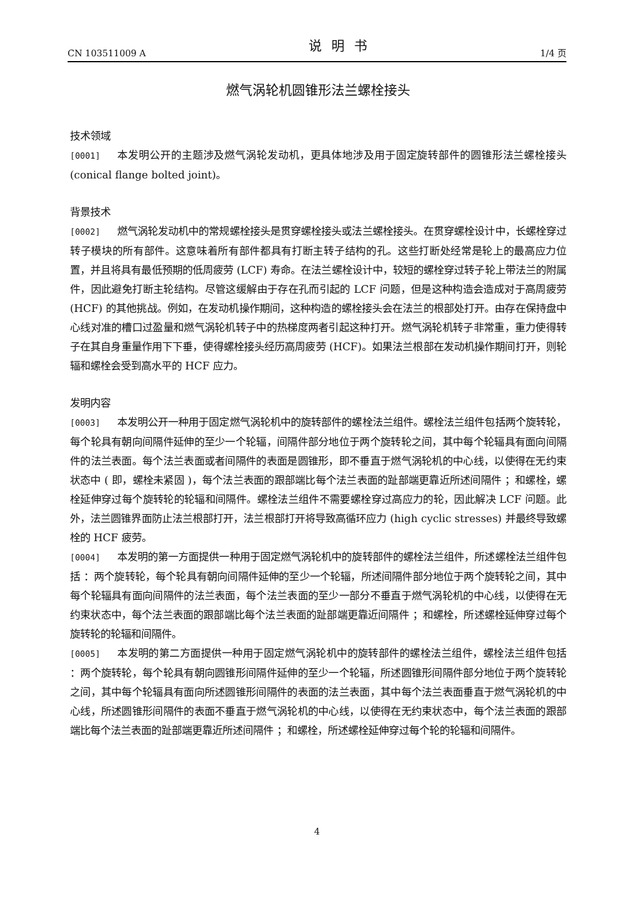CN 103511009 A 说明书 1/4 页
燃气涡轮机圆锥形法兰螺栓接头
技术领域
[0001] 本发明公开的主题涉及燃气涡轮发动机，更具体地涉及用于固定旋转部件的圆锥形法兰螺栓接头 (conical flange bolted joint)。
背景技术
[0002] 燃气涡轮发动机中的常规螺栓接头是贯穿螺栓接头或法兰螺栓接头。在贯穿螺栓设计中，长螺栓穿过转子模块的所有部件。这意味着所有部件都具有打断主转子结构的孔。这些打断处经常是轮上的最高应力位置，并且将具有最低预期的低周疲劳 (LCF) 寿命。在法兰螺栓设计中，较短的螺栓穿过转子轮上带法兰的附属件，因此避免打断主轮结构。尽管这缓解由于存在孔而引起的 LCF 问题，但是这种构造会造成对于高周疲劳 (HCF) 的其他挑战。例如，在发动机操作期间，这种构造的螺栓接头会在法兰的根部处打开。由存在保持盘中心线对准的槽口过盈量和燃气涡轮机转子中的热梯度两者引起这种打开。燃气涡轮机转子非常重，重力使得转子在其自身重量作用下下垂，使得螺栓接头经历高周疲劳 (HCF)。如果法兰根部在发动机操作期间打开，则轮辐和螺栓会受到高水平的 HCF 应力。
发明内容
[0003] 本发明公开一种用于固定燃气涡轮机中的旋转部件的螺栓法兰组件。螺栓法兰组件包括两个旋转轮，每个轮具有朝向间隔件延伸的至少一个轮辐，间隔件部分地位于两个旋转轮之间，其中每个轮辐具有面向间隔件的法兰表面。每个法兰表面或者间隔件的表面是圆锥形，即不垂直于燃气涡轮机的中心线，以使得在无约束状态中 ( 即，螺栓未紧固 )，每个法兰表面的跟部端比每个法兰表面的趾部端更靠近所述间隔件 ；和螺栓，螺栓延伸穿过每个旋转轮的轮辐和间隔件。螺栓法兰组件不需要螺栓穿过高应力的轮，因此解决 LCF 问题。此外，法兰圆锥界面防止法兰根部打开，法兰根部打开将导致高循环应力 (high cyclic stresses) 并最终导致螺栓的 HCF 疲劳。
[0004] 本发明的第一方面提供一种用于固定燃气涡轮机中的旋转部件的螺栓法兰组件，所述螺栓法兰组件包括 ：两个旋转轮，每个轮具有朝向间隔件延伸的至少一个轮辐，所述间隔件部分地位于两个旋转轮之间，其中每个轮辐具有面向间隔件的法兰表面，每个法兰表面的至少一部分不垂直于燃气涡轮机的中心线，以使得在无约束状态中，每个法兰表面的跟部端比每个法兰表面的趾部端更靠近间隔件 ；和螺栓，所述螺栓延伸穿过每个旋转轮的轮辐和间隔件。
[0005] 本发明的第二方面提供一种用于固定燃气涡轮机中的旋转部件的螺栓法兰组件，螺栓法兰组件包括 ：两个旋转轮，每个轮具有朝向圆锥形间隔件延伸的至少一个轮辐，所述圆锥形间隔件部分地位于两个旋转轮之间，其中每个轮辐具有面向所述圆锥形间隔件的表面的法兰表面，其中每个法兰表面垂直于燃气涡轮机的中心线，所述圆锥形间隔件的表面不垂直于燃气涡轮机的中心线，以使得在无约束状态中，每个法兰表面的跟部端比每个法兰表面的趾部端更靠近所述间隔件 ；和螺栓，所述螺栓延伸穿过每个轮的轮辐和间隔件。
4